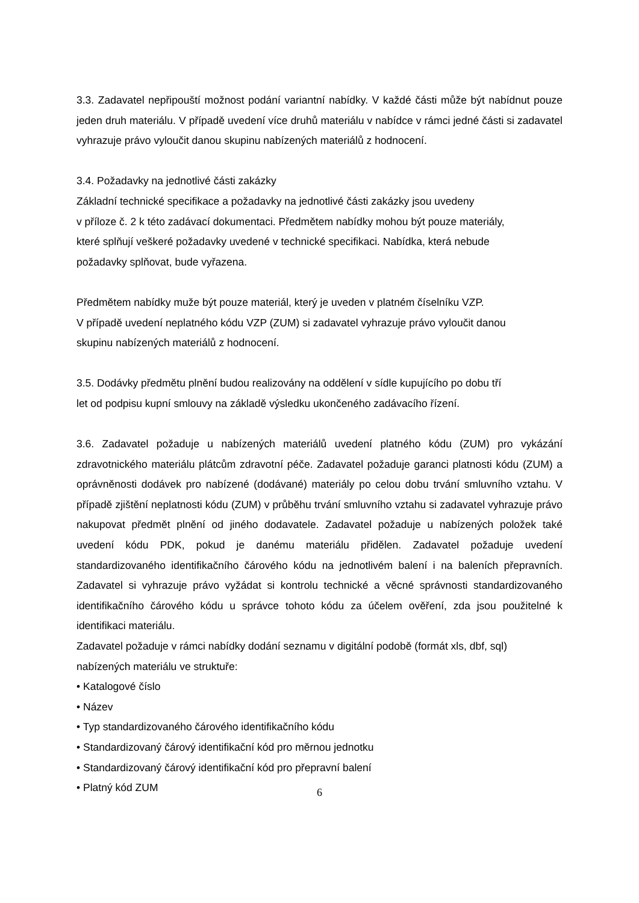3.3. Zadavatel nepřipouští možnost podání variantní nabídky. V každé části může být nabídnut pouze jeden druh materiálu. V případě uvedení více druhů materiálu v nabídce v rámci jedné části si zadavatel vyhrazuje právo vyloučit danou skupinu nabízených materiálů z hodnocení.
3.4. Požadavky na jednotlivé části zakázky
Základní technické specifikace a požadavky na jednotlivé části zakázky jsou uvedeny
v příloze č. 2 k této zadávací dokumentaci. Předmětem nabídky mohou být pouze materiály,
které splňují veškeré požadavky uvedené v technické specifikaci. Nabídka, která nebude
požadavky splňovat, bude vyřazena.
Předmětem nabídky muže být pouze materiál, který je uveden v platném číselníku VZP.
V případě uvedení neplatného kódu VZP (ZUM) si zadavatel vyhrazuje právo vyloučit danou
skupinu nabízených materiálů z hodnocení.
3.5. Dodávky předmětu plnění budou realizovány na oddělení v sídle kupujícího po dobu tří
let od podpisu kupní smlouvy na základě výsledku ukončeného zadávacího řízení.
3.6. Zadavatel požaduje u nabízených materiálů uvedení platného kódu (ZUM) pro vykázání zdravotnického materiálu plátcům zdravotní péče. Zadavatel požaduje garanci platnosti kódu (ZUM) a oprávněnosti dodávek pro nabízené (dodávané) materiály po celou dobu trvání smluvního vztahu. V případě zjištění neplatnosti kódu (ZUM) v průběhu trvání smluvního vztahu si zadavatel vyhrazuje právo nakupovat předmět plnění od jiného dodavatele. Zadavatel požaduje u nabízených položek také uvedení kódu PDK, pokud je danému materiálu přidělen. Zadavatel požaduje uvedení standardizovaného identifikačního čárového kódu na jednotlivém balení i na baleních přepravních. Zadavatel si vyhrazuje právo vyžádat si kontrolu technické a věcné správnosti standardizovaného identifikačního čárového kódu u správce tohoto kódu za účelem ověření, zda jsou použitelné k identifikaci materiálu.
Zadavatel požaduje v rámci nabídky dodání seznamu v digitální podobě (formát xls, dbf, sql)
nabízených materiálu ve struktuře:
• Katalogové číslo
• Název
• Typ standardizovaného čárového identifikačního kódu
• Standardizovaný čárový identifikační kód pro měrnou jednotku
• Standardizovaný čárový identifikační kód pro přepravní balení
• Platný kód ZUM
6